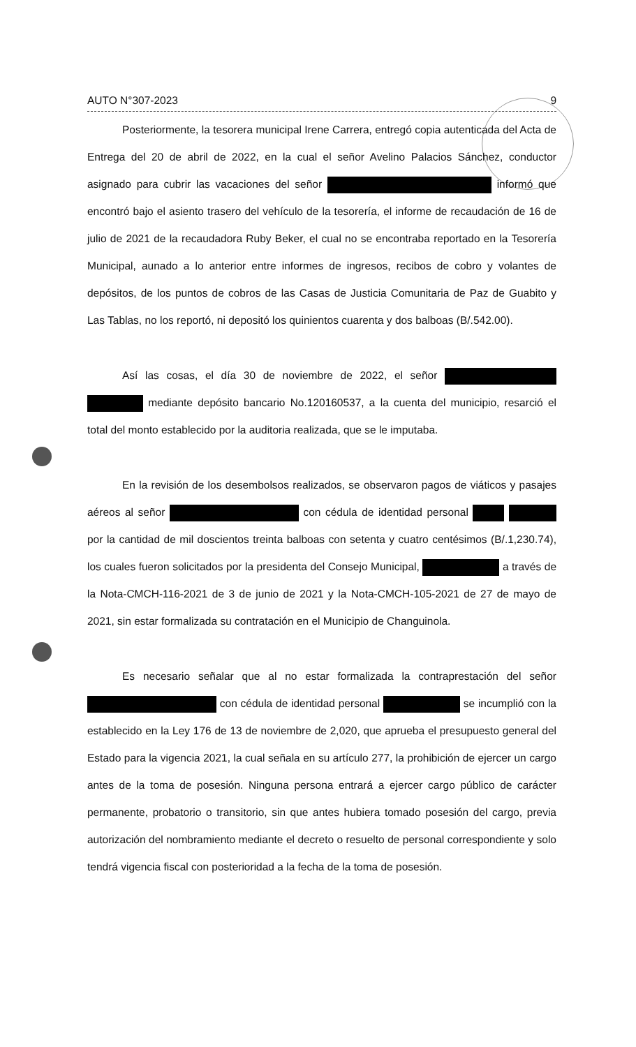AUTO N°307-2023 9
Posteriormente, la tesorera municipal Irene Carrera, entregó copia autenticada del Acta de Entrega del 20 de abril de 2022, en la cual el señor Avelino Palacios Sánchez, conductor asignado para cubrir las vacaciones del señor informó que encontró bajo el asiento trasero del vehículo de la tesorería, el informe de recaudación de 16 de julio de 2021 de la recaudadora Ruby Beker, el cual no se encontraba reportado en la Tesorería Municipal, aunado a lo anterior entre informes de ingresos, recibos de cobro y volantes de depósitos, de los puntos de cobros de las Casas de Justicia Comunitaria de Paz de Guabito y Las Tablas, no los reportó, ni depositó los quinientos cuarenta y dos balboas (B/.542.00).
Así las cosas, el día 30 de noviembre de 2022, el señor mediante depósito bancario No.120160537, a la cuenta del municipio, resarció el total del monto establecido por la auditoria realizada, que se le imputaba.
En la revisión de los desembolsos realizados, se observaron pagos de viáticos y pasajes aéreos al señor con cédula de identidad personal por la cantidad de mil doscientos treinta balboas con setenta y cuatro centésimos (B/.1,230.74), los cuales fueron solicitados por la presidenta del Consejo Municipal, a través de la Nota-CMCH-116-2021 de 3 de junio de 2021 y la Nota-CMCH-105-2021 de 27 de mayo de 2021, sin estar formalizada su contratación en el Municipio de Changuinola.
Es necesario señalar que al no estar formalizada la contraprestación del señor con cédula de identidad personal se incumplió con la establecido en la Ley 176 de 13 de noviembre de 2,020, que aprueba el presupuesto general del Estado para la vigencia 2021, la cual señala en su artículo 277, la prohibición de ejercer un cargo antes de la toma de posesión. Ninguna persona entrará a ejercer cargo público de carácter permanente, probatorio o transitorio, sin que antes hubiera tomado posesión del cargo, previa autorización del nombramiento mediante el decreto o resuelto de personal correspondiente y solo tendrá vigencia fiscal con posterioridad a la fecha de la toma de posesión.